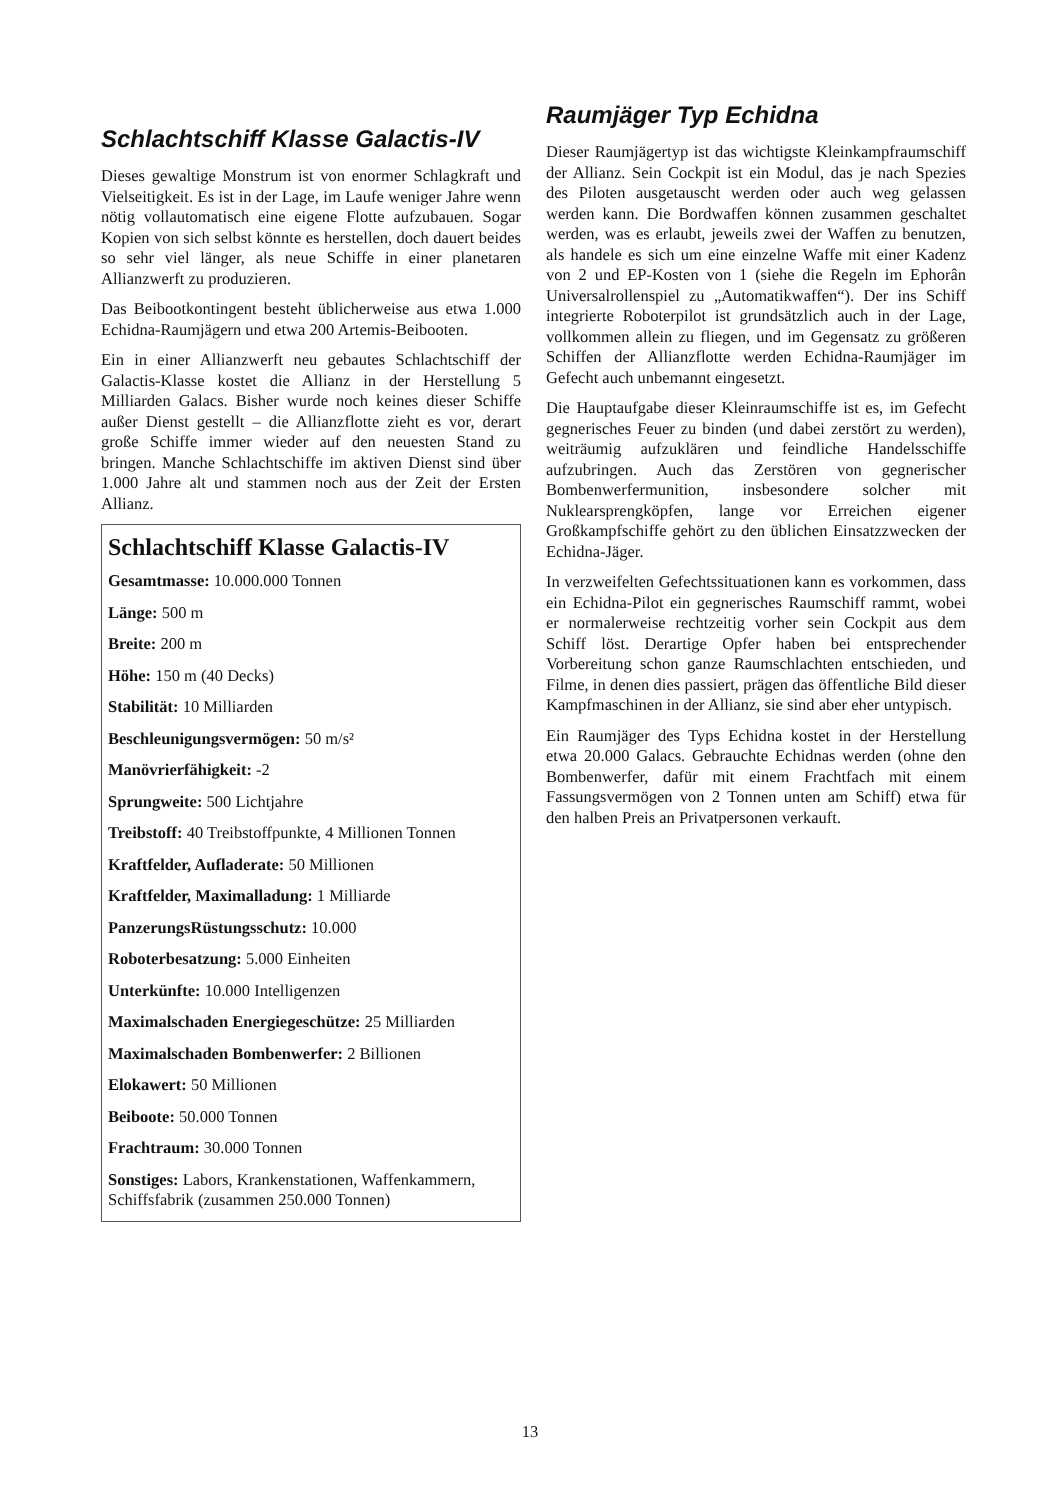Schlachtschiff Klasse Galactis-IV
Dieses gewaltige Monstrum ist von enormer Schlagkraft und Vielseitigkeit. Es ist in der Lage, im Laufe weniger Jahre wenn nötig vollautomatisch eine eigene Flotte aufzubauen. Sogar Kopien von sich selbst könnte es herstellen, doch dauert beides so sehr viel länger, als neue Schiffe in einer planetaren Allianzwerft zu produzieren.
Das Beibootkontingent besteht üblicherweise aus etwa 1.000 Echidna-Raumjägern und etwa 200 Artemis-Beibooten.
Ein in einer Allianzwerft neu gebautes Schlachtschiff der Galactis-Klasse kostet die Allianz in der Herstellung 5 Milliarden Galacs. Bisher wurde noch keines dieser Schiffe außer Dienst gestellt – die Allianzflotte zieht es vor, derart große Schiffe immer wieder auf den neuesten Stand zu bringen. Manche Schlachtschiffe im aktiven Dienst sind über 1.000 Jahre alt und stammen noch aus der Zeit der Ersten Allianz.
Schlachtschiff Klasse Galactis-IV
Gesamtmasse: 10.000.000 Tonnen
Länge: 500 m
Breite: 200 m
Höhe: 150 m (40 Decks)
Stabilität: 10 Milliarden
Beschleunigungsvermögen: 50 m/s²
Manövrierfähigkeit: -2
Sprungweite: 500 Lichtjahre
Treibstoff: 40 Treibstoffpunkte, 4 Millionen Tonnen
Kraftfelder, Aufladerate: 50 Millionen
Kraftfelder, Maximalladung: 1 Milliarde
PanzerungsRüstungsschutz: 10.000
Roboterbesatzung: 5.000 Einheiten
Unterkünfte: 10.000 Intelligenzen
Maximalschaden Energiegeschütze: 25 Milliarden
Maximalschaden Bombenwerfer: 2 Billionen
Elokawert: 50 Millionen
Beiboote: 50.000 Tonnen
Frachtraum: 30.000 Tonnen
Sonstiges: Labors, Krankenstationen, Waffenkammern, Schiffsfabrik (zusammen 250.000 Tonnen)
Raumjäger Typ Echidna
Dieser Raumjägertyp ist das wichtigste Kleinkampfraumschiff der Allianz. Sein Cockpit ist ein Modul, das je nach Spezies des Piloten ausgetauscht werden oder auch weg gelassen werden kann. Die Bordwaffen können zusammen geschaltet werden, was es erlaubt, jeweils zwei der Waffen zu benutzen, als handele es sich um eine einzelne Waffe mit einer Kadenz von 2 und EP-Kosten von 1 (siehe die Regeln im Ephorân Universalrollenspiel zu „Automatikwaffen“). Der ins Schiff integrierte Roboterpilot ist grundsätzlich auch in der Lage, vollkommen allein zu fliegen, und im Gegensatz zu größeren Schiffen der Allianzflotte werden Echidna-Raumjäger im Gefecht auch unbemannt eingesetzt.
Die Hauptaufgabe dieser Kleinraumschiffe ist es, im Gefecht gegnerisches Feuer zu binden (und dabei zerstört zu werden), weiträumig aufzuklären und feindliche Handelsschiffe aufzubringen. Auch das Zerstören von gegnerischer Bombenwerfermunition, insbesondere solcher mit Nuklearsprengköpfen, lange vor Erreichen eigener Großkampfschiffe gehört zu den üblichen Einsatzzwecken der Echidna-Jäger.
In verzweifelten Gefechtssituationen kann es vorkommen, dass ein Echidna-Pilot ein gegnerisches Raumschiff rammt, wobei er normalerweise rechtzeitig vorher sein Cockpit aus dem Schiff löst. Derartige Opfer haben bei entsprechender Vorbereitung schon ganze Raumschlachten entschieden, und Filme, in denen dies passiert, prägen das öffentliche Bild dieser Kampfmaschinen in der Allianz, sie sind aber eher untypisch.
Ein Raumjäger des Typs Echidna kostet in der Herstellung etwa 20.000 Galacs. Gebrauchte Echidnas werden (ohne den Bombenwerfer, dafür mit einem Frachtfach mit einem Fassungsvermögen von 2 Tonnen unten am Schiff) etwa für den halben Preis an Privatpersonen verkauft.
13